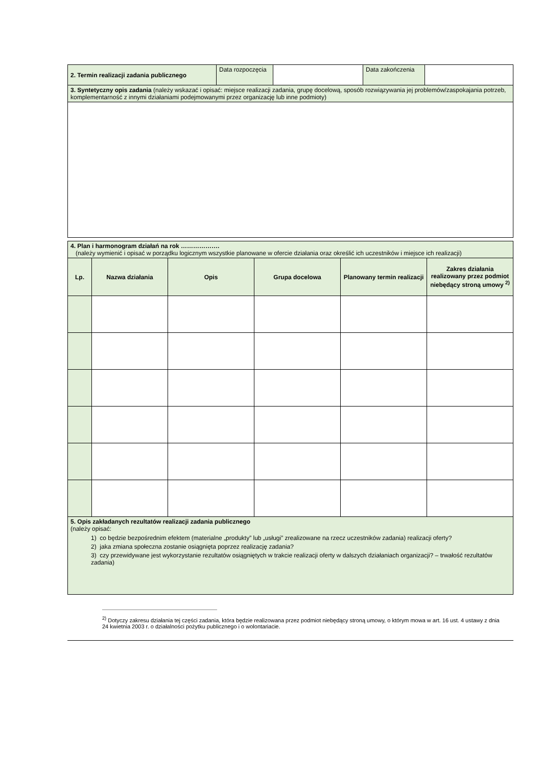| 2. Termin realizacji zadania publicznego | Data rozpoczęcia | | Data zakończenia | |
| 3. Syntetyczny opis zadania (należy wskazać i opisać: miejsce realizacji zadania, grupę docelową, sposób rozwiązywania jej problemów/zaspokajania potrzeb, komplementarność z innymi działaniami podejmowanymi przez organizację lub inne podmioty) | | | | |
| 4. Plan i harmonogram działań na rok ………………. (należy wymienić i opisać w porządku logicznym wszystkie planowane w ofercie działania oraz określić ich uczestników i miejsce ich realizacji) | | | | | |
| Lp. | Nazwa działania | Opis | Grupa docelowa | Planowany termin realizacji | Zakres działania realizowany przez podmiot niebędący stroną umowy <sup>2)</sup> |
| 5. Opis zakładanych rezultatów realizacji zadania publicznego (należy opisać: 1) co będzie bezpośrednim efektem (materialne „produkty” lub „usługi” zrealizowane na rzecz uczestników zadania) realizacji oferty? 2) jaka zmiana społeczna zostanie osiągnięta poprzez realizację zadania? 3) czy przewidywane jest wykorzystanie rezultatów osiągniętych w trakcie realizacji oferty w dalszych działaniach organizacji? – trwałość rezultatów zadania) | | | | | |
<sup>2)</sup> Dotyczy zakresu działania tej części zadania, która będzie realizowana przez podmiot niebędący stroną umowy, o którym mowa w art. 16 ust. 4 ustawy z dnia 24 kwietnia 2003 r. o działalności pożytku publicznego i o wolontariacie.